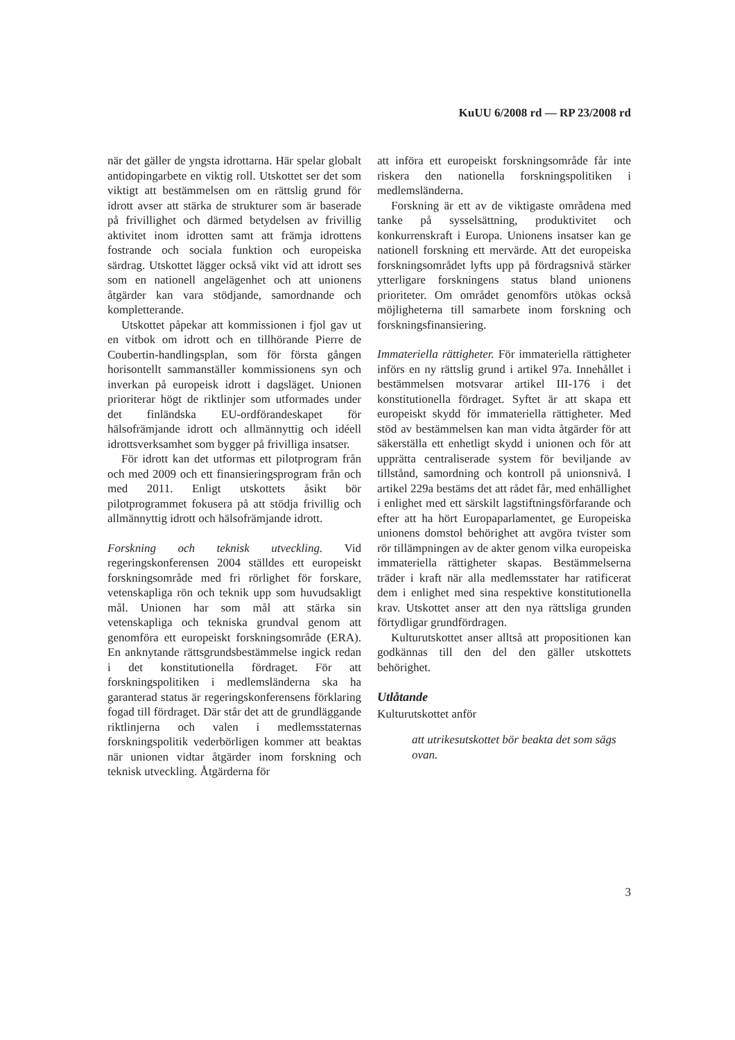KuUU 6/2008 rd — RP 23/2008 rd
när det gäller de yngsta idrottarna. Här spelar globalt antidopingarbete en viktig roll. Utskottet ser det som viktigt att bestämmelsen om en rättslig grund för idrott avser att stärka de strukturer som är baserade på frivillighet och därmed betydelsen av frivillig aktivitet inom idrotten samt att främja idrottens fostrande och sociala funktion och europeiska särdrag. Utskottet lägger också vikt vid att idrott ses som en nationell angelägenhet och att unionens åtgärder kan vara stödjande, samordnande och kompletterande.
Utskottet påpekar att kommissionen i fjol gav ut en vitbok om idrott och en tillhörande Pierre de Coubertin-handlingsplan, som för första gången horisontellt sammanställer kommissionens syn och inverkan på europeisk idrott i dagsläget. Unionen prioriterar högt de riktlinjer som utformades under det finländska EU-ordförandeskapet för hälsofrämjande idrott och allmännyttig och idéell idrottsverksamhet som bygger på frivilliga insatser.
För idrott kan det utformas ett pilotprogram från och med 2009 och ett finansieringsprogram från och med 2011. Enligt utskottets åsikt bör pilotprogrammet fokusera på att stödja frivillig och allmännyttig idrott och hälsofrämjande idrott.
Forskning och teknisk utveckling. Vid regeringskonferensen 2004 ställdes ett europeiskt forskningsområde med fri rörlighet för forskare, vetenskapliga rön och teknik upp som huvudsakligt mål. Unionen har som mål att stärka sin vetenskapliga och tekniska grundval genom att genomföra ett europeiskt forskningsområde (ERA). En anknytande rättsgrundsbestämmelse ingick redan i det konstitutionella fördraget. För att forskningspolitiken i medlemsländerna ska ha garanterad status är regeringskonferensens förklaring fogad till fördraget. Där står det att de grundläggande riktlinjerna och valen i medlemsstaternas forskningspolitik vederbörligen kommer att beaktas när unionen vidtar åtgärder inom forskning och teknisk utveckling. Åtgärderna för
att införa ett europeiskt forskningsområde får inte riskera den nationella forskningspolitiken i medlemsländerna.
Forskning är ett av de viktigaste områdena med tanke på sysselsättning, produktivitet och konkurrenskraft i Europa. Unionens insatser kan ge nationell forskning ett mervärde. Att det europeiska forskningsområdet lyfts upp på fördragsnivå stärker ytterligare forskningens status bland unionens prioriteter. Om området genomförs utökas också möjligheterna till samarbete inom forskning och forskningsfinansiering.
Immateriella rättigheter. För immateriella rättigheter införs en ny rättslig grund i artikel 97a. Innehållet i bestämmelsen motsvarar artikel III-176 i det konstitutionella fördraget. Syftet är att skapa ett europeiskt skydd för immateriella rättigheter. Med stöd av bestämmelsen kan man vidta åtgärder för att säkerställa ett enhetligt skydd i unionen och för att upprätta centraliserade system för beviljande av tillstånd, samordning och kontroll på unionsnivå. I artikel 229a bestäms det att rådet får, med enhällighet i enlighet med ett särskilt lagstiftningsförfarande och efter att ha hört Europaparlamentet, ge Europeiska unionens domstol behörighet att avgöra tvister som rör tillämpningen av de akter genom vilka europeiska immateriella rättigheter skapas. Bestämmelserna träder i kraft när alla medlemsstater har ratificerat dem i enlighet med sina respektive konstitutionella krav. Utskottet anser att den nya rättsliga grunden förtydligar grundfördragen.
Kulturutskottet anser alltså att propositionen kan godkännas till den del den gäller utskottets behörighet.
Utlåtande
Kulturutskottet anför
att utrikesutskottet bör beakta det som sägs ovan.
3